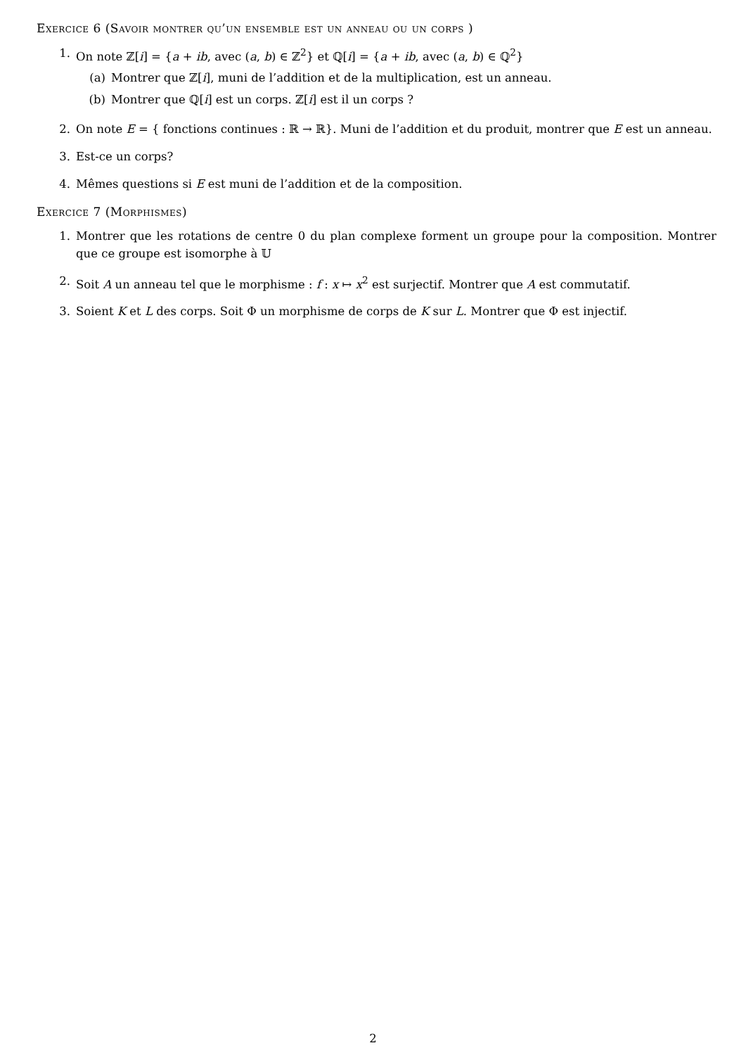Exercice 6 (Savoir montrer qu’un ensemble est un anneau ou un corps )
1. On note ℤ[i] = {a + ib, avec (a, b) ∈ ℤ<sup>2</sup>} et ℚ[i] = {a + ib, avec (a, b) ∈ ℚ<sup>2</sup>}
(a) Montrer que ℤ[i], muni de l’addition et de la multiplication, est un anneau.
(b) Montrer que ℚ[i] est un corps. ℤ[i] est il un corps ?
2. On note E = { fonctions continues : ℝ → ℝ}. Muni de l’addition et du produit, montrer que E est un anneau.
3. Est-ce un corps?
4. Mêmes questions si E est muni de l’addition et de la composition.
Exercice 7 (Morphismes)
1. Montrer que les rotations de centre 0 du plan complexe forment un groupe pour la composition. Montrer que ce groupe est isomorphe à 𝕌
2. Soit A un anneau tel que le morphisme : f : x ↦ x<sup>2</sup> est surjectif. Montrer que A est commutatif.
3. Soient K et L des corps. Soit Φ un morphisme de corps de K sur L. Montrer que Φ est injectif.
2